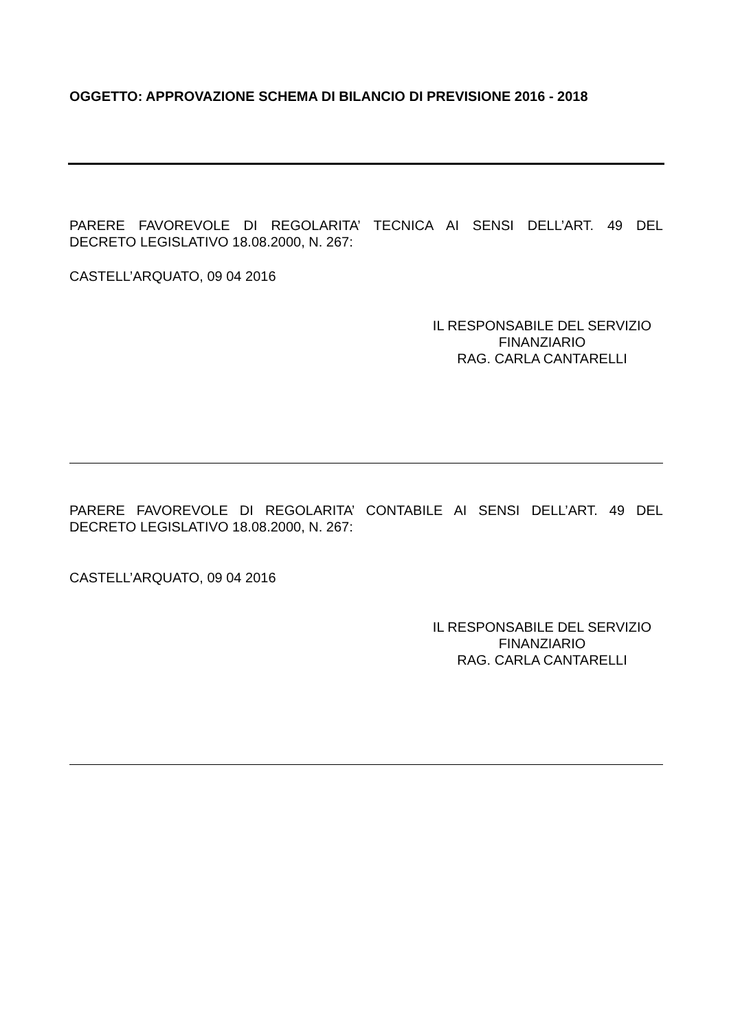OGGETTO: APPROVAZIONE SCHEMA DI BILANCIO DI PREVISIONE 2016 - 2018
PARERE FAVOREVOLE DI REGOLARITA’ TECNICA AI SENSI DELL’ART. 49 DEL
DECRETO LEGISLATIVO 18.08.2000, N. 267:
CASTELL’ARQUATO, 09 04 2016
IL RESPONSABILE DEL SERVIZIO
FINANZIARIO
RAG. CARLA CANTAREL­LI
PARERE FAVOREVOLE DI REGOLARITA’ CONTABILE AI SENSI DELL’ART. 49 DEL
DECRETO LEGISLATIVO 18.08.2000, N. 267:
CASTELL’ARQUATO, 09 04 2016
IL RESPONSABILE DEL SERVIZIO
FINANZIARIO
RAG. CARLA CANTARELLI